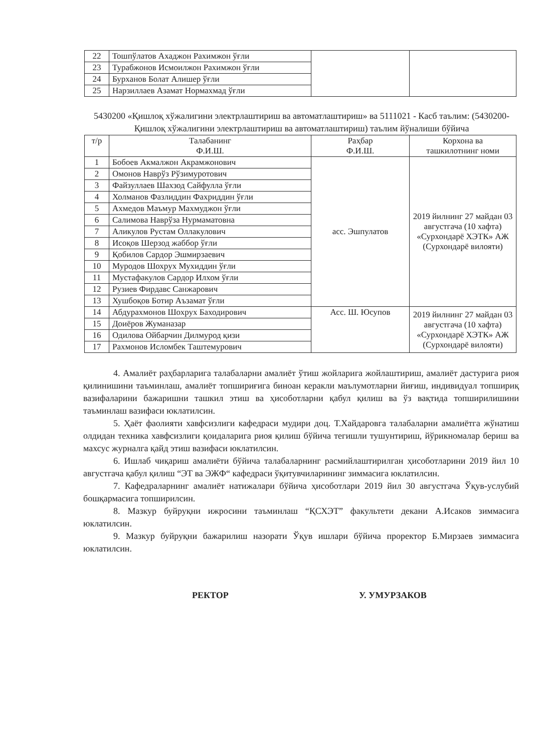| 22 | Тошпўлатов Ахаджон Рахимжон ўғли | | |
| 23 | Турабжонов Исмоилжон Рахимжон ўғли | | |
| 24 | Бурханов Болат Алишер ўғли | | |
| 25 | Нарзиллаев Азамат Нормахмад ўғли | | |
5430200 «Қишлоқ хўжалигини электрлаштириш ва автоматлаштириш» ва 5111021 - Касб таълим: (5430200-Қишлоқ хўжалигини электрлаштириш ва автоматлаштириш) таълим йўналиши бўйича
| т/р | Талабанинг Ф.И.Ш. | Раҳбар Ф.И.Ш. | Корхона ва ташкилотнинг номи |
| --- | --- | --- | --- |
| 1 | Бобоев Акмалжон Акрамжонович | асс. Эшпулатов | 2019 йилнинг 27 майдан 03 августгача (10 хафта) «Сурхондарё ХЭТК» АЖ (Сурхондарё вилояти) |
| 2 | Омонов Наврўз Рўзимуротович | | |
| 3 | Файзуллаев Шахзод Сайфулла ўғли | | |
| 4 | Холманов Фазлиддин Фахриддин ўғли | | |
| 5 | Ахмедов Маъмур Махмуджон ўғли | | |
| 6 | Салимова Наврўза Нурмаматовна | | |
| 7 | Аликулов Рустам Оллакулович | | |
| 8 | Исоқов Шерзод жаббор ўғли | | |
| 9 | Қобилов Сардор Эшмирзаевич | | |
| 10 | Муродов Шохрух Мухиддин ўғли | | |
| 11 | Мустафакулов Сардор Илхом ўғли | | |
| 12 | Рузиев Фирдавс Санжарович | | |
| 13 | Хушбоқов Ботир Аъзамат ўғли | | |
| 14 | Абдурахмонов Шохрух Баходирович | Асс. Ш. Юсупов | 2019 йилнинг 27 майдан 03 августгача (10 хафта) «Сурхондарё ХЭТК» АЖ (Сурхондарё вилояти) |
| 15 | Доиёров Жуманазар | | |
| 16 | Одилова Ойбарчин Дилмурод қизи | | |
| 17 | Рахмонов Исломбек Таштемурович | | |
4. Амалиёт раҳбарларига талабаларни амалиёт ўтиш жойларига жойлаштириш, амалиёт дастурига риоя қилинишини таъминлаш, амалиёт топшириғига биноан керакли маълумотларни йиғиш, индивидуал топшириқ вазифаларини бажаришни ташкил этиш ва ҳисоботларни қабул қилиш ва ўз вақтида топширилишини таъминлаш вазифаси юклатилсин.
5. Ҳаёт фаолияти хавфсизлиги кафедраси мудири доц. Т.Хайдаровга талабаларни амалиётга жўнатиш олдидан техника хавфсизлиги қоидаларига риоя қилиш бўйича тегишли тушунтириш, йўрикномалар бериш ва махсус журналга қайд этиш вазифаси юклатилсин.
6. Ишлаб чиқариш амалиёти бўйича талабаларнинг расмийлаштирилган ҳисоботларини 2019 йил 10 августгача қабул қилиш “ЭТ ва ЭЖФ“ кафедраси ўқитувчиларининг зиммасига юклатилсин.
7. Кафедраларнинг амалиёт натижалари бўйича ҳисоботлари 2019 йил 30 августгача Ўқув-услубий бошқармасига топширилсин.
8. Мазкур буйруқни ижросини таъминлаш “ҚСХЭТ” факультети декани А.Исаков зиммасига юклатилсин.
9. Мазкур буйруқни бажарилиш назорати Ўқув ишлари бўйича проректор Б.Мирзаев зиммасига юклатилсин.
РЕКТОР У. УМУРЗАКОВ